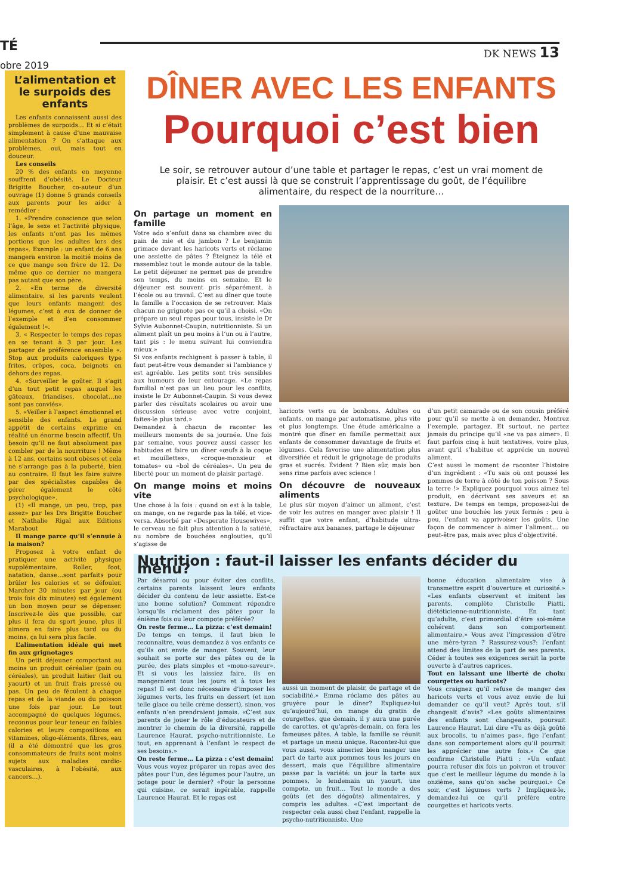TÉ
obre 2019
DK NEWS 13
L’alimentation et le surpoids des enfants
Les enfants connaissent aussi des problèmes de surpoids… Et si c’était simplement à cause d’une mauvaise alimentation ? On s’attaque aux problèmes, oui, mais tout en douceur.
Les conseils
20 % des enfants en moyenne souffrent d’obésité. Le Docteur Brigitte Boucher, co-auteur d’un ouvrage (1) donne 5 grands conseils aux parents pour les aider à remédier :
1. «Prendre conscience que selon l’âge, le sexe et l’activité physique, les enfants n’ont pas les mêmes portions que les adultes lors des repas». Exemple : un enfant de 6 ans mangera environ la moitié moins de ce que mange son frère de 12. De même que ce dernier ne mangera pas autant que son père.
2. «En terme de diversité alimentaire, si les parents veulent que leurs enfants mangent des légumes, c’est à eux de donner de l’exemple et d’en consommer également !».
3. « Respecter le temps des repas en se tenant à 3 par jour. Les partager de préférence ensemble «. Stop aux produits caloriques type frites, crêpes, coca, beignets en dehors des repas.
4. «Surveiller le goûter. Il s’agit d’un tout petit repas auquel les gâteaux, friandises, chocolat…ne sont pas conviés».
5. «Veiller à l’aspect émotionnel et sensible des enfants. Le grand appétit de certains exprime en réalité un énorme besoin affectif. Un besoin qu’il ne faut absolument pas combler par de la nourriture ! Même à 12 ans, certains sont obèses et cela ne s’arrange pas à la puberté, bien au contraire. Il faut les faire suivre par des spécialistes capables de gérer également le côté psychologique».
(1) «Il mange, un peu, trop, pas assez» par les Drs Brigitte Boucher et Nathalie Rigal aux Editions Marabout
Il mange parce qu’il s’ennuie à la maison?
Proposez à votre enfant de pratiquer une activité physique supplémentaire. Roller, foot, natation, danse…sont parfaits pour brûler les calories et se défouler. Marcher 30 minutes par jour (ou trois fois dix minutes) est également un bon moyen pour se dépenser. Inscrivez-le dès que possible, car plus il fera du sport jeune, plus il aimera en faire plus tard ou du moins, ça lui sera plus facile.
L’alimentation idéale qui met fin aux grignotages
Un petit déjeuner comportant au moins un produit céréalier (pain ou céréales), un produit laitier (lait ou yaourt) et un fruit frais pressé ou pas. Un peu de féculent à chaque repas et de la viande ou du poisson une fois par jour. Le tout accompagné de quelques légumes, reconnus pour leur teneur en faibles calories et leurs compositions en vitamines, oligo-éléments, fibres, eau (il a été démontré que les gros consommateurs de fruits sont moins sujets aux maladies cardio-vasculaires, à l’obésité, aux cancers…).
DÎNER AVEC LES ENFANTS
Pourquoi c’est bien
Le soir, se retrouver autour d’une table et partager le repas, c’est un vrai moment de plaisir. Et c’est aussi là que se construit l’apprentissage du goût, de l’équilibre alimentaire, du respect de la nourriture…
On partage un moment en famille
Votre ado s’enfuit dans sa chambre avec du pain de mie et du jambon ? Le benjamin grimace devant les haricots verts et réclame une assiette de pâtes ? Éteignez la télé et rassemblez tout le monde autour de la table. Le petit déjeuner ne permet pas de prendre son temps, du moins en semaine. Et le déjeuner est souvent pris séparément, à l’école ou au travail. C’est au dîner que toute la famille a l’occasion de se retrouver. Mais chacun ne grignote pas ce qu’il a choisi. «On prépare un seul repas pour tous, insiste le Dr Sylvie Aubonnet-Caupin, nutritionniste. Si un aliment plaît un peu moins à l’un ou à l’autre, tant pis : le menu suivant lui conviendra mieux.»
Si vos enfants rechignent à passer à table, il faut peut-être vous demander si l’ambiance y est agréable. Les petits sont très sensibles aux humeurs de leur entourage. «Le repas familial n’est pas un lieu pour les conflits, insiste le Dr Aubonnet-Caupin. Si vous devez parler des résultats scolaires ou avoir une discussion sérieuse avec votre conjoint, faites-le plus tard.»
Demandez à chacun de raconter les meilleurs moments de sa journée. Une fois par semaine, vous pouvez aussi casser les habitudes et faire un dîner «œufs à la coque et mouillettes», «croque-monsieur et tomates» ou «bol de céréales». Un peu de liberté pour un moment de plaisir partagé.
On mange moins et moins vite
Une chose à la fois : quand on est à la table, on mange, on ne regarde pas la télé, et vice-versa. Absorbé par «Desperate Housewives», le cerveau ne fait plus attention à la satiété, au nombre de bouchées englouties, qu’il s’agisse de
haricots verts ou de bonbons. Adultes ou enfants, on mange par automatisme, plus vite et plus longtemps. Une étude américaine a montré que dîner en famille permettait aux enfants de consommer davantage de fruits et légumes. Cela favorise une alimentation plus diversifiée et réduit le grignotage de produits gras et sucrés. Évident ? Bien sûr, mais bon sens rime parfois avec science !
On découvre de nouveaux aliments
Le plus sûr moyen d’aimer un aliment, c’est de voir les autres en manger avec plaisir ! Il suffit que votre enfant, d’habitude ultra-réfractaire aux bananes, partage le déjeuner
d’un petit camarade ou de son cousin préféré pour qu’il se mette à en demander. Montrez l’exemple, partagez. Et surtout, ne partez jamais du principe qu’il «ne va pas aimer». Il faut parfois cinq à huit tentatives, voire plus, avant qu’il s’habitue et apprécie un nouvel aliment.
C’est aussi le moment de raconter l’histoire d’un ingrédient : «Tu sais où ont poussé les pommes de terre à côté de ton poisson ? Sous la terre !» Expliquez pourquoi vous aimez tel produit, en décrivant ses saveurs et sa texture. De temps en temps, proposez-lui de goûter une bouchée les yeux fermés : peu à peu, l’enfant va apprivoiser les goûts. Une façon de commencer à aimer l’aliment… ou peut-être pas, mais avec plus d’objectivité.
Nutrition : faut-il laisser les enfants décider du menu?
Par désarroi ou pour éviter des conflits, certains parents laissent leurs enfants décider du contenu de leur assiette. Est-ce une bonne solution? Comment répondre lorsqu’ils réclament des pâtes pour la énième fois ou leur compote préférée?
On reste ferme… La pizza: c’est demain!
De temps en temps, il faut bien le reconnaitre, vous demandez à vos enfants ce qu’ils ont envie de manger. Souvent, leur souhait se porte sur des pâtes ou de la purée, des plats simples et «mono-saveur». Et si vous les laissiez faire, ils en mangeraient tous les jours et à tous les repas! Il est donc nécessaire d’imposer les légumes verts, les fruits en dessert (et non telle glace ou telle crème dessert), sinon, vos enfants n’en prendraient jamais. «C’est aux parents de jouer le rôle d’éducateurs et de montrer le chemin de la diversité, rappelle Laurence Haurat, psycho-nutritionniste. Le tout, en apprenant à l’enfant le respect de ses besoins.»
On reste ferme… La pizza : c’est demain!
Vous vous voyez préparer un repas avec des pâtes pour l’un, des légumes pour l’autre, un potage pour le dernier? «Pour la personne qui cuisine, ce serait ingérable, rappelle Laurence Haurat. Et le repas est
aussi un moment de plaisir, de partage et de sociabilité.» Emma réclame des pâtes au gruyère pour le dîner? Expliquez-lui qu’aujourd’hui, on mange du gratin de courgettes, que demain, il y aura une purée de carottes, et qu’après-demain, on fera les fameuses pâtes. À table, la famille se réunit et partage un menu unique. Racontez-lui que vous aussi, vous aimeriez bien manger une part de tarte aux pommes tous les jours en dessert, mais que l’équilibre alimentaire passe par la variété: un jour la tarte aux pommes, le lendemain un yaourt, une compote, un fruit… Tout le monde a des goûts (et des dégoûts) alimentaires, y compris les adultes. «C’est important de respecter cela aussi chez l’enfant, rappelle la psycho-nutritionniste. Une
bonne éducation alimentaire vise à transmettre esprit d’ouverture et curiosité.» «Les enfants observent et imitent les parents, complète Christelle Piatti, diététicienne-nutritionniste. En tant qu’adulte, c’est primordial d’être soi-même cohérent dans son comportement alimentaire.» Vous avez l’impression d’être une mère-tyran ? Rassurez-vous?: l’enfant attend des limites de la part de ses parents. Céder à toutes ses exigences serait la porte ouverte à d’autres caprices.
Tout en laissant une liberté de choix: courgettes ou haricots?
Vous craignez qu’il refuse de manger des haricots verts et vous avez envie de lui demander ce qu’il veut? Après tout, s’il changeait d’avis? «Les goûts alimentaires des enfants sont changeants, poursuit Laurence Haurat. Lui dire «Tu as déjà goûté aux brocolis, tu n’aimes pas», fige l’enfant dans son comportement alors qu’il pourrait les apprécier une autre fois.» Ce que confirme Christelle Piatti : «Un enfant pourra refuser dix fois un poivron et trouver que c’est le meilleur légume du monde à la onzième, sans qu’on sache pourquoi.» Ce soir, c’est légumes verts ? Impliquez-le, demandez-lui ce qu’il préfère entre courgettes et haricots verts.